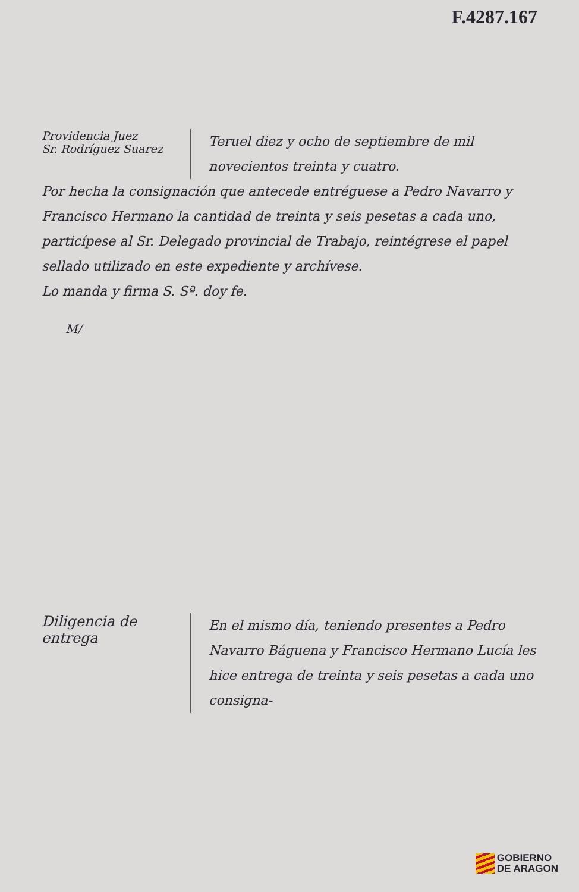F.4287.167
Providencia Juez
Sr. Rodríguez Suarez
Teruel diez y ocho de septiembre de mil novecientos treinta y cuatro.
Por hecha la consignación que antecede entréguese a Pedro Navarro y Francisco Hermano la cantidad de treinta y seis pesetas a cada uno, particípese al Sr. Delegado provincial de Trabajo, reintégrese el papel sellado utilizado en este expediente y archívese.
Lo manda y firma S. Sª. doy fe.
M/
Diligencia de entrega
En el mismo día, teniendo presentes a Pedro Navarro Báguena y Francisco Hermano Lucía les hice entrega de treinta y seis pesetas a cada uno consigna-
GOBIERNO
DE ARAGON